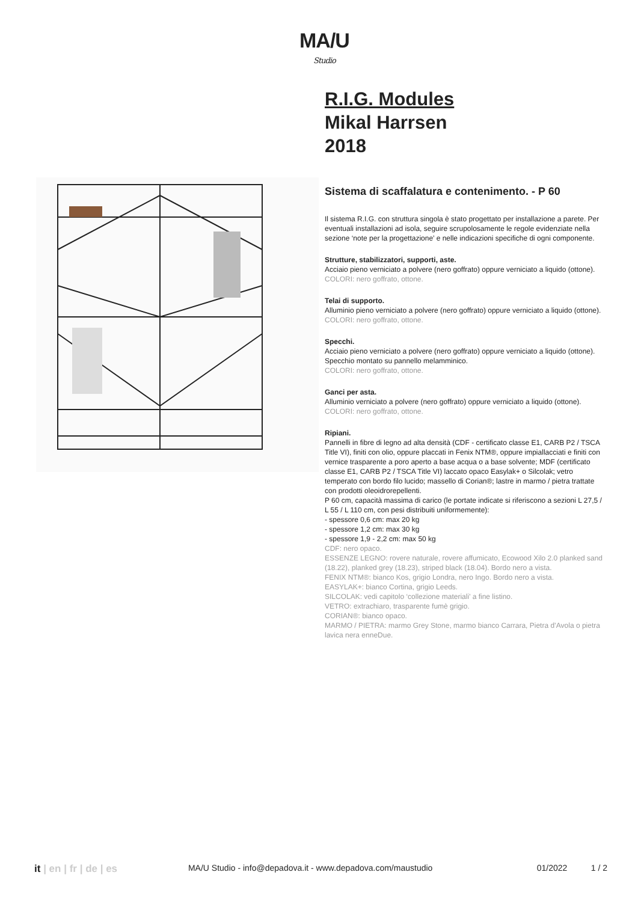MA/U
Studio
R.I.G. Modules
Mikal Harrsen
2018
Sistema di scaffalatura e contenimento. - P 60
Il sistema R.I.G. con struttura singola è stato progettato per installazione a parete. Per eventuali installazioni ad isola, seguire scrupolosamente le regole evidenziate nella sezione ‘note per la progettazione’ e nelle indicazioni specifiche di ogni componente.
Strutture, stabilizzatori, supporti, aste.
Acciaio pieno verniciato a polvere (nero goffrato) oppure verniciato a liquido (ottone).
COLORI: nero goffrato, ottone.
Telai di supporto.
Alluminio pieno verniciato a polvere (nero goffrato) oppure verniciato a liquido (ottone).
COLORI: nero goffrato, ottone.
Specchi.
Acciaio pieno verniciato a polvere (nero goffrato) oppure verniciato a liquido (ottone). Specchio montato su pannello melamminico.
COLORI: nero goffrato, ottone.
Ganci per asta.
Alluminio verniciato a polvere (nero goffrato) oppure verniciato a liquido (ottone).
COLORI: nero goffrato, ottone.
Ripiani.
Pannelli in fibre di legno ad alta densità (CDF - certificato classe E1, CARB P2 / TSCA Title VI), finiti con olio, oppure placcati in Fenix NTM®, oppure impiallacciati e finiti con vernice trasparente a poro aperto a base acqua o a base solvente; MDF (certificato classe E1, CARB P2 / TSCA Title VI) laccato opaco Easylak+ o Silcolak; vetro temperato con bordo filo lucido; massello di Corian®; lastre in marmo / pietra trattate con prodotti oleoidrorepellenti.
P 60 cm, capacità massima di carico (le portate indicate si riferiscono a sezioni L 27,5 / L 55 / L 110 cm, con pesi distribuiti uniformemente):
- spessore 0,6 cm: max 20 kg
- spessore 1,2 cm: max 30 kg
- spessore 1,9 - 2,2 cm: max 50 kg
CDF: nero opaco.
ESSENZE LEGNO: rovere naturale, rovere affumicato, Ecowood Xilo 2.0 planked sand (18.22), planked grey (18.23), striped black (18.04). Bordo nero a vista.
FENIX NTM®: bianco Kos, grigio Londra, nero Ingo. Bordo nero a vista.
EASYLAK+: bianco Cortina, grigio Leeds.
SILCOLAK: vedi capitolo ‘collezione materiali’ a fine listino.
VETRO: extrachiaro, trasparente fumè grigio.
CORIAN®: bianco opaco.
MARMO / PIETRA: marmo Grey Stone, marmo bianco Carrara, Pietra d’Avola o pietra lavica nera enneDue.
it | en | fr | de | es
MA/U Studio - info@depadova.it - www.depadova.com/maustudio 01/2022 1 / 2